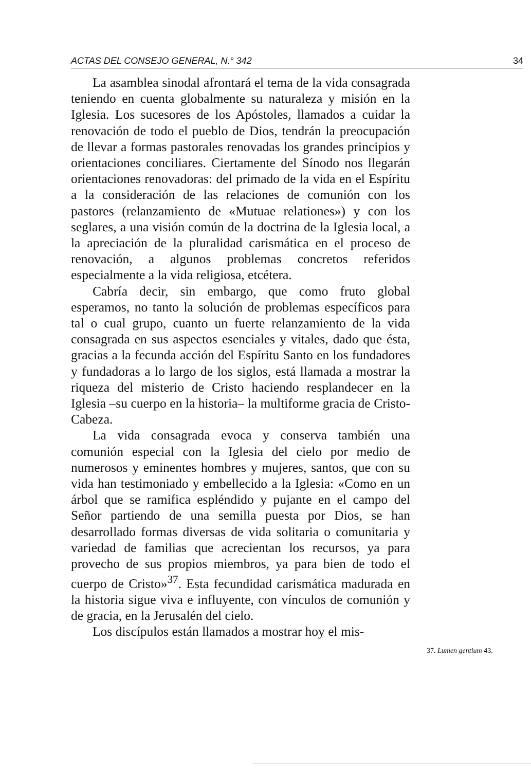ACTAS DEL CONSEJO GENERAL, N.° 342 34
La asamblea sinodal afrontará el tema de la vida consagrada teniendo en cuenta globalmente su naturaleza y misión en la Iglesia. Los sucesores de los Apóstoles, llamados a cuidar la renovación de todo el pueblo de Dios, tendrán la preocupación de llevar a formas pastorales renovadas los grandes principios y orientaciones conciliares. Ciertamente del Sínodo nos llegarán orientaciones renovadoras: del primado de la vida en el Espíritu a la consideración de las relaciones de comunión con los pastores (relanzamiento de «Mutuae relationes») y con los seglares, a una visión común de la doctrina de la Iglesia local, a la apreciación de la pluralidad carismática en el proceso de renovación, a algunos problemas concretos referidos especialmente a la vida religiosa, etcétera.
Cabría decir, sin embargo, que como fruto global esperamos, no tanto la solución de problemas específicos para tal o cual grupo, cuanto un fuerte relanzamiento de la vida consagrada en sus aspectos esenciales y vitales, dado que ésta, gracias a la fecunda acción del Espíritu Santo en los fundadores y fundadoras a lo largo de los siglos, está llamada a mostrar la riqueza del misterio de Cristo haciendo resplandecer en la Iglesia –su cuerpo en la historia– la multiforme gracia de Cristo-Cabeza.
La vida consagrada evoca y conserva también una comunión especial con la Iglesia del cielo por medio de numerosos y eminentes hombres y mujeres, santos, que con su vida han testimoniado y embellecido a la Iglesia: «Como en un árbol que se ramifica espléndido y pujante en el campo del Señor partiendo de una semilla puesta por Dios, se han desarrollado formas diversas de vida solitaria o comunitaria y variedad de familias que acrecientan los recursos, ya para provecho de sus propios miembros, ya para bien de todo el cuerpo de Cristo»<sup>37</sup>. Esta fecundidad carismática madurada en la historia sigue viva e influyente, con vínculos de comunión y de gracia, en la Jerusalén del cielo.
Los discípulos están llamados a mostrar hoy el mis-
37. Lumen gentium 43.